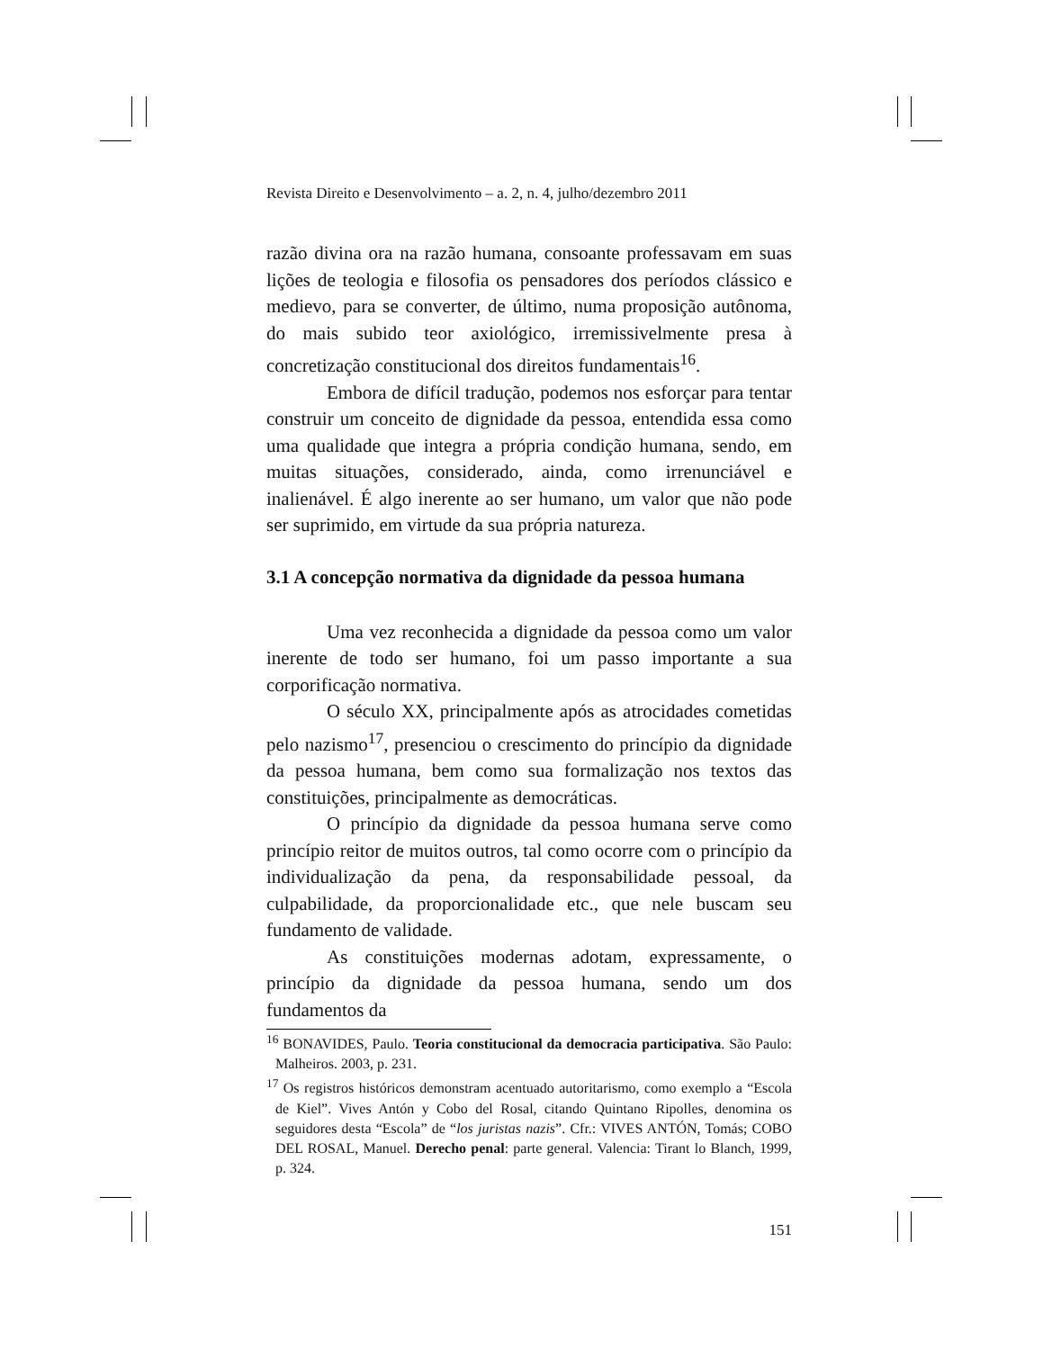Revista Direito e Desenvolvimento – a. 2, n. 4, julho/dezembro 2011
razão divina ora na razão humana, consoante professavam em suas lições de teologia e filosofia os pensadores dos períodos clássico e medievo, para se converter, de último, numa proposição autônoma, do mais subido teor axiológico, irremissivelmente presa à concretização constitucional dos direitos fundamentais<sup>16</sup>.
Embora de difícil tradução, podemos nos esforçar para tentar construir um conceito de dignidade da pessoa, entendida essa como uma qualidade que integra a própria condição humana, sendo, em muitas situações, considerado, ainda, como irrenunciável e inalienável. É algo inerente ao ser humano, um valor que não pode ser suprimido, em virtude da sua própria natureza.
3.1 A concepção normativa da dignidade da pessoa humana
Uma vez reconhecida a dignidade da pessoa como um valor inerente de todo ser humano, foi um passo importante a sua corporificação normativa.
O século XX, principalmente após as atrocidades cometidas pelo nazismo<sup>17</sup>, presenciou o crescimento do princípio da dignidade da pessoa humana, bem como sua formalização nos textos das constituições, principalmente as democráticas.
O princípio da dignidade da pessoa humana serve como princípio reitor de muitos outros, tal como ocorre com o princípio da individualização da pena, da responsabilidade pessoal, da culpabilidade, da proporcionalidade etc., que nele buscam seu fundamento de validade.
As constituições modernas adotam, expressamente, o princípio da dignidade da pessoa humana, sendo um dos fundamentos da
<sup>16</sup> BONAVIDES, Paulo. Teoria constitucional da democracia participativa. São Paulo: Malheiros. 2003, p. 231.
<sup>17</sup> Os registros históricos demonstram acentuado autoritarismo, como exemplo a “Escola de Kiel”. Vives Antón y Cobo del Rosal, citando Quintano Ripolles, denomina os seguidores desta “Escola” de “los juristas nazis”. Cfr.: VIVES ANTÓN, Tomás; COBO DEL ROSAL, Manuel. Derecho penal: parte general. Valencia: Tirant lo Blanch, 1999, p. 324.
151